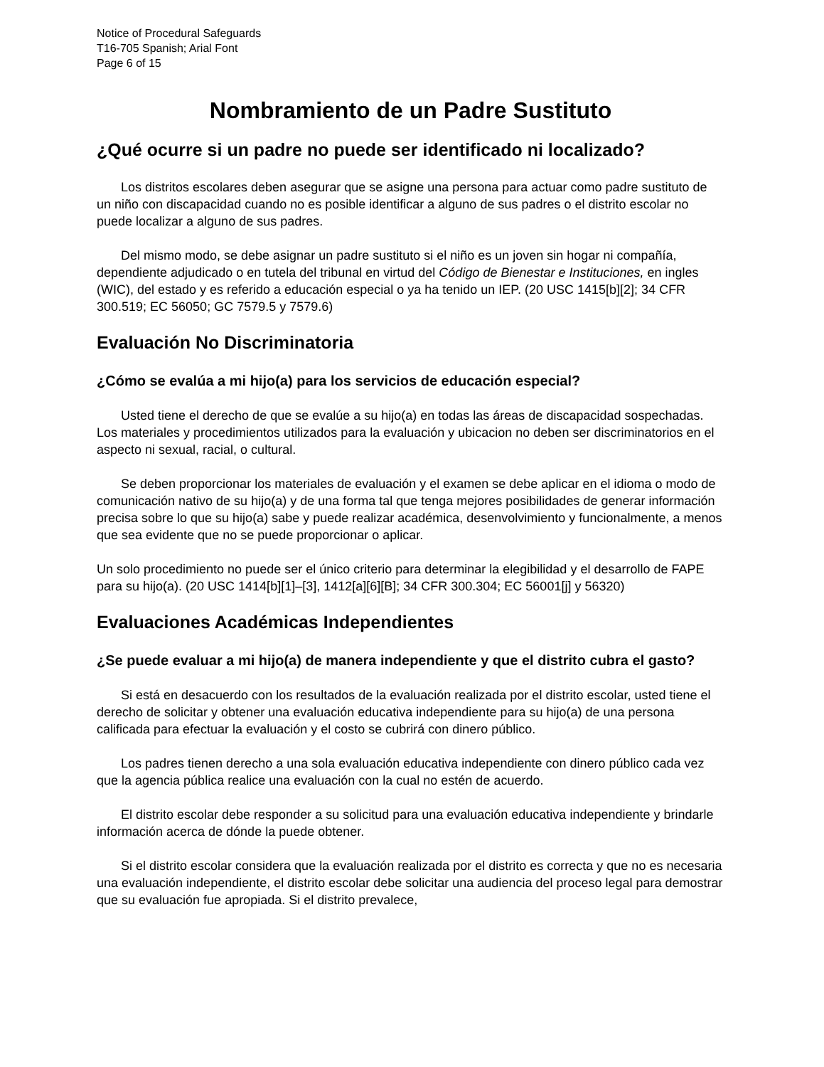Notice of Procedural Safeguards
T16-705 Spanish; Arial Font
Page 6 of 15
Nombramiento de un Padre Sustituto
¿Qué ocurre si un padre no puede ser identificado ni localizado?
Los distritos escolares deben asegurar que se asigne una persona para actuar como padre sustituto de un niño con discapacidad cuando no es posible identificar a alguno de sus padres o el distrito escolar no puede localizar a alguno de sus padres.
Del mismo modo, se debe asignar un padre sustituto si el niño es un joven sin hogar ni compañía, dependiente adjudicado o en tutela del tribunal en virtud del Código de Bienestar e Instituciones, en ingles (WIC), del estado y es referido a educación especial o ya ha tenido un IEP. (20 USC 1415[b][2]; 34 CFR 300.519; EC 56050; GC 7579.5 y 7579.6)
Evaluación No Discriminatoria
¿Cómo se evalúa a mi hijo(a) para los servicios de educación especial?
Usted tiene el derecho de que se evalúe a su hijo(a) en todas las áreas de discapacidad sospechadas. Los materiales y procedimientos utilizados para la evaluación y ubicacion no deben ser discriminatorios en el aspecto ni sexual, racial, o cultural.
Se deben proporcionar los materiales de evaluación y el examen se debe aplicar en el idioma o modo de comunicación nativo de su hijo(a) y de una forma tal que tenga mejores posibilidades de generar información precisa sobre lo que su hijo(a) sabe y puede realizar académica, desenvolvimiento y funcionalmente, a menos que sea evidente que no se puede proporcionar o aplicar.
Un solo procedimiento no puede ser el único criterio para determinar la elegibilidad y el desarrollo de FAPE para su hijo(a). (20 USC 1414[b][1]–[3], 1412[a][6][B]; 34 CFR 300.304; EC 56001[j] y 56320)
Evaluaciones Académicas Independientes
¿Se puede evaluar a mi hijo(a) de manera independiente y que el distrito cubra el gasto?
Si está en desacuerdo con los resultados de la evaluación realizada por el distrito escolar, usted tiene el derecho de solicitar y obtener una evaluación educativa independiente para su hijo(a) de una persona calificada para efectuar la evaluación y el costo se cubrirá con dinero público.
Los padres tienen derecho a una sola evaluación educativa independiente con dinero público cada vez que la agencia pública realice una evaluación con la cual no estén de acuerdo.
El distrito escolar debe responder a su solicitud para una evaluación educativa independiente y brindarle información acerca de dónde la puede obtener.
Si el distrito escolar considera que la evaluación realizada por el distrito es correcta y que no es necesaria una evaluación independiente, el distrito escolar debe solicitar una audiencia del proceso legal para demostrar que su evaluación fue apropiada. Si el distrito prevalece,